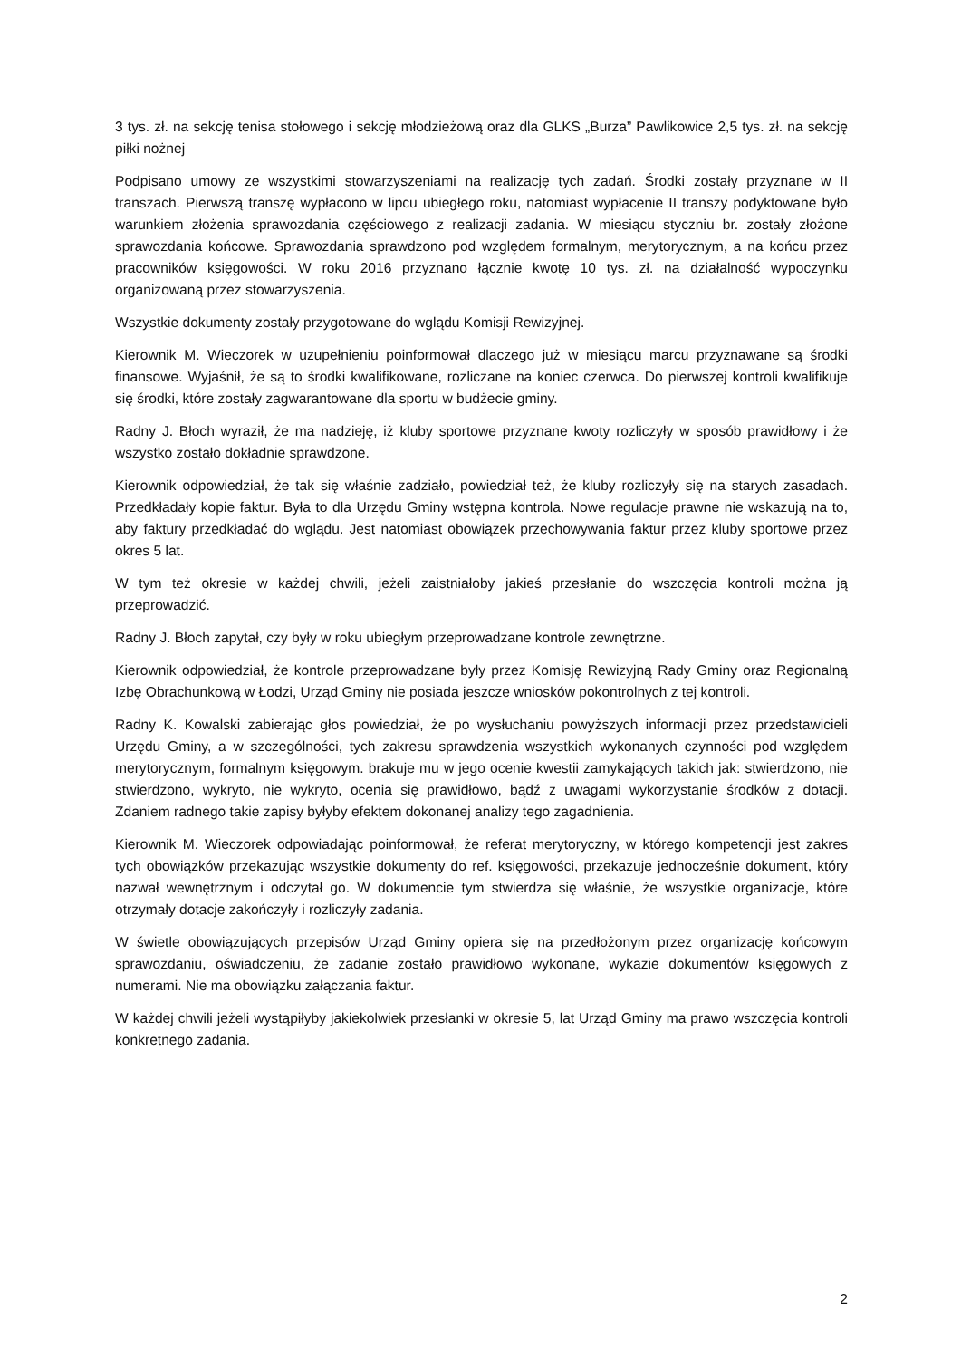3 tys. zł. na sekcję tenisa stołowego i sekcję młodzieżową oraz dla GLKS „Burza” Pawlikowice 2,5 tys. zł. na sekcję piłki nożnej
Podpisano umowy ze wszystkimi stowarzyszeniami na realizację tych zadań. Środki zostały przyznane w II transzach. Pierwszą transzę wypłacono w lipcu ubiegłego roku, natomiast wypłacenie II transzy podyktowane było warunkiem złożenia sprawozdania częściowego z realizacji zadania. W miesiącu styczniu br. zostały złożone sprawozdania końcowe. Sprawozdania sprawdzono pod względem formalnym, merytorycznym, a na końcu przez pracowników księgowości. W roku 2016 przyznano łącznie kwotę 10 tys. zł. na działalność wypoczynku organizowaną przez stowarzyszenia.
Wszystkie dokumenty zostały przygotowane do wglądu Komisji Rewizyjnej.
Kierownik M. Wieczorek w uzupełnieniu poinformował dlaczego już w miesiącu marcu przyznawane są środki finansowe. Wyjaśnił, że są to środki kwalifikowane, rozliczane na koniec czerwca. Do pierwszej kontroli kwalifikuje się środki, które zostały zagwarantowane dla sportu w budżecie gminy.
Radny J. Błoch wyraził, że ma nadzieję, iż kluby sportowe przyznane kwoty rozliczyły w sposób prawidłowy i że wszystko zostało dokładnie sprawdzone.
Kierownik odpowiedział, że tak się właśnie zadziało, powiedział też, że kluby rozliczyły się na starych zasadach. Przedkładały kopie faktur. Była to dla Urzędu Gminy wstępna kontrola. Nowe regulacje prawne nie wskazują na to, aby faktury przedkładać do wglądu. Jest natomiast obowiązek przechowywania faktur przez kluby sportowe przez okres 5 lat.
W tym też okresie w każdej chwili, jeżeli zaistniałoby jakieś przesłanie do wszczęcia kontroli można ją przeprowadzić.
Radny J. Błoch zapytał, czy były w roku ubiegłym przeprowadzane kontrole zewnętrzne.
Kierownik odpowiedział, że kontrole przeprowadzane były przez Komisję Rewizyjną Rady Gminy oraz Regionalną Izbę Obrachunkową w Łodzi, Urząd Gminy nie posiada jeszcze wniosków pokontrolnych z tej kontroli.
Radny K. Kowalski zabierając głos powiedział, że po wysłuchaniu powyższych informacji przez przedstawicieli Urzędu Gminy, a w szczególności, tych zakresu sprawdzenia wszystkich wykonanych czynności pod względem merytorycznym, formalnym księgowym. brakuje mu w jego ocenie kwestii zamykających takich jak: stwierdzono, nie stwierdzono, wykryto, nie wykryto, ocenia się prawidłowo, bądź z uwagami wykorzystanie środków z dotacji. Zdaniem radnego takie zapisy byłyby efektem dokonanej analizy tego zagadnienia.
Kierownik M. Wieczorek odpowiadając poinformował, że referat merytoryczny, w którego kompetencji jest zakres tych obowiązków przekazując wszystkie dokumenty do ref. księgowości, przekazuje jednocześnie dokument, który nazwał wewnętrznym i odczytał go. W dokumencie tym stwierdza się właśnie, że wszystkie organizacje, które otrzymały dotacje zakończyły i rozliczyły zadania.
W świetle obowiązujących przepisów Urząd Gminy opiera się na przedłożonym przez organizację końcowym sprawozdaniu, oświadczeniu, że zadanie zostało prawidłowo wykonane, wykazie dokumentów księgowych z numerami. Nie ma obowiązku załączania faktur.
W każdej chwili jeżeli wystąpiłyby jakiekolwiek przesłanki w okresie 5, lat Urząd Gminy ma prawo wszczęcia kontroli konkretnego zadania.
2